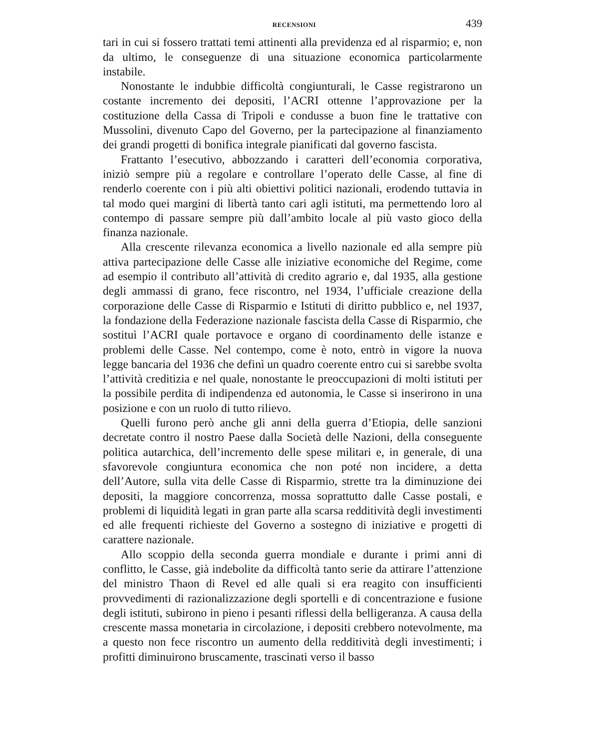RECENSIONI 439
tari in cui si fossero trattati temi attinenti alla previdenza ed al risparmio; e, non da ultimo, le conseguenze di una situazione economica particolarmente instabile.
Nonostante le indubbie difficoltà congiunturali, le Casse registrarono un costante incremento dei depositi, l’ACRI ottenne l’approvazione per la costituzione della Cassa di Tripoli e condusse a buon fine le trattative con Mussolini, divenuto Capo del Governo, per la partecipazione al finanziamento dei grandi progetti di bonifica integrale pianificati dal governo fascista.
Frattanto l’esecutivo, abbozzando i caratteri dell’economia corporativa, iniziò sempre più a regolare e controllare l’operato delle Casse, al fine di renderlo coerente con i più alti obiettivi politici nazionali, erodendo tuttavia in tal modo quei margini di libertà tanto cari agli istituti, ma permettendo loro al contempo di passare sempre più dall’ambito locale al più vasto gioco della finanza nazionale.
Alla crescente rilevanza economica a livello nazionale ed alla sempre più attiva partecipazione delle Casse alle iniziative economiche del Regime, come ad esempio il contributo all’attività di credito agrario e, dal 1935, alla gestione degli ammassi di grano, fece riscontro, nel 1934, l’ufficiale creazione della corporazione delle Casse di Risparmio e Istituti di diritto pubblico e, nel 1937, la fondazione della Federazione nazionale fascista della Casse di Risparmio, che sostituì l’ACRI quale portavoce e organo di coordinamento delle istanze e problemi delle Casse. Nel contempo, come è noto, entrò in vigore la nuova legge bancaria del 1936 che definì un quadro coerente entro cui si sarebbe svolta l’attività creditizia e nel quale, nonostante le preoccupazioni di molti istituti per la possibile perdita di indipendenza ed autonomia, le Casse si inserirono in una posizione e con un ruolo di tutto rilievo.
Quelli furono però anche gli anni della guerra d’Etiopia, delle sanzioni decretate contro il nostro Paese dalla Società delle Nazioni, della conseguente politica autarchica, dell’incremento delle spese militari e, in generale, di una sfavorevole congiuntura economica che non poté non incidere, a detta dell’Autore, sulla vita delle Casse di Risparmio, strette tra la diminuzione dei depositi, la maggiore concorrenza, mossa soprattutto dalle Casse postali, e problemi di liquidità legati in gran parte alla scarsa redditività degli investimenti ed alle frequenti richieste del Governo a sostegno di iniziative e progetti di carattere nazionale.
Allo scoppio della seconda guerra mondiale e durante i primi anni di conflitto, le Casse, già indebolite da difficoltà tanto serie da attirare l’attenzione del ministro Thaon di Revel ed alle quali si era reagito con insufficienti provvedimenti di razionalizzazione degli sportelli e di concentrazione e fusione degli istituti, subirono in pieno i pesanti riflessi della belligeranza. A causa della crescente massa monetaria in circolazione, i depositi crebbero notevolmente, ma a questo non fece riscontro un aumento della redditività degli investimenti; i profitti diminuirono bruscamente, trascinati verso il basso